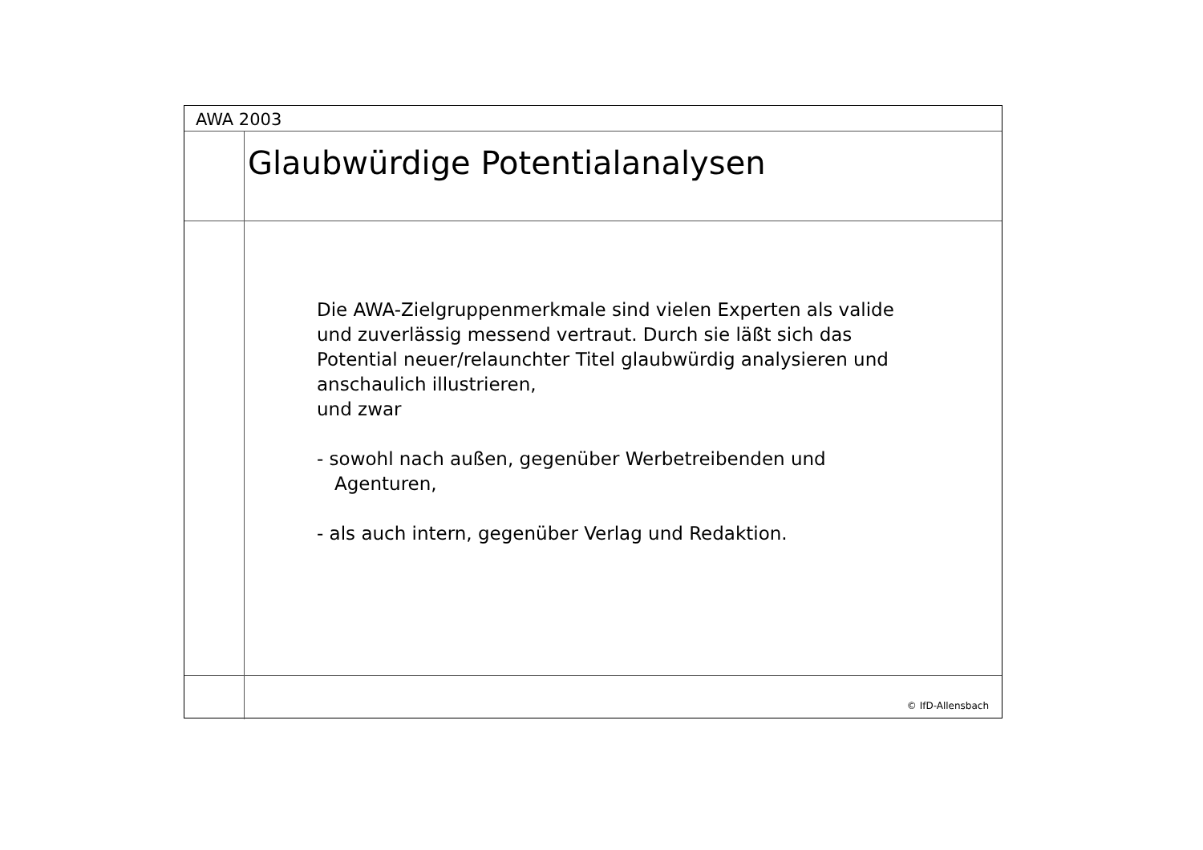AWA 2003
Glaubwürdige Potentialanalysen
Die AWA-Zielgruppenmerkmale sind vielen Experten als valide
und zuverlässig messend vertraut. Durch sie läßt sich das
Potential neuer/relaunchter Titel glaubwürdig analysieren und
anschaulich illustrieren,
und zwar
- sowohl nach außen, gegenüber Werbetreibenden und
Agenturen,
- als auch intern, gegenüber Verlag und Redaktion.
© IfD-Allensbach